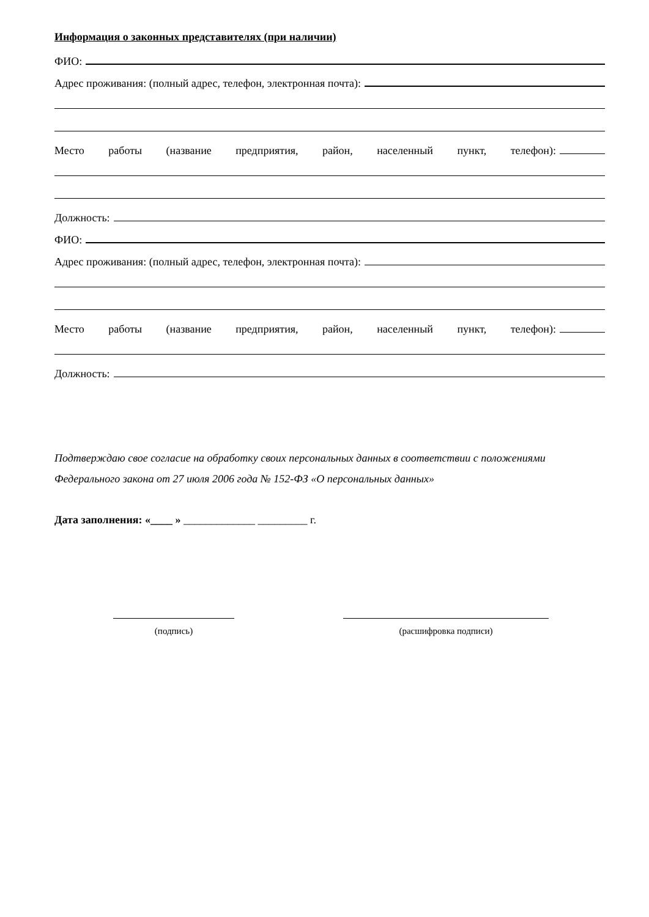Информация о законных представителях (при наличии)
ФИО:
Адрес проживания: (полный адрес, телефон, электронная почта):
Место работы (название предприятия, район, населенный пункт, телефон):
Должность:
ФИО:
Адрес проживания: (полный адрес, телефон, электронная почта):
Место работы (название предприятия, район, населенный пункт, телефон):
Должность:
Подтверждаю свое согласие на обработку своих персональных данных в соответствии с положениями Федерального закона от 27 июля 2006 года № 152-ФЗ «О персональных данных»
Дата заполнения: «____ » _____________ _________ г.
(подпись) (расшифровка подписи)